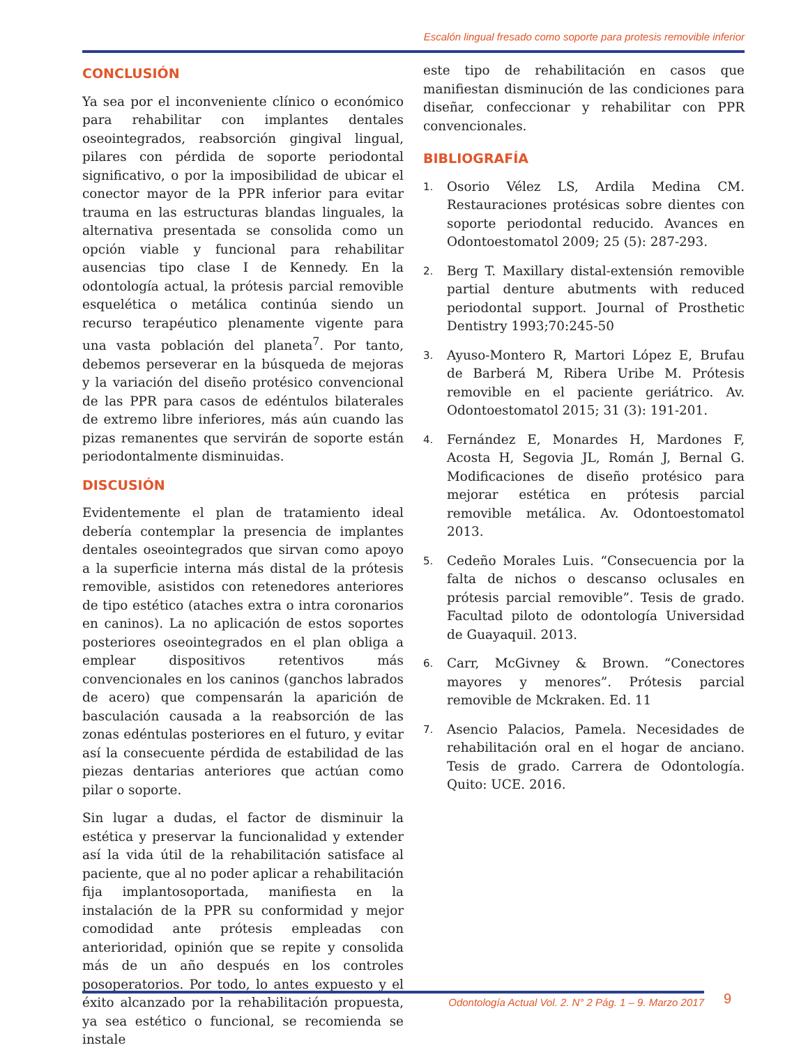Escalón lingual fresado como soporte para protesis removible inferior
CONCLUSIÓN
Ya sea por el inconveniente clínico o económico para rehabilitar con implantes dentales oseointegrados, reabsorción gingival lingual, pilares con pérdida de soporte periodontal significativo, o por la imposibilidad de ubicar el conector mayor de la PPR inferior para evitar trauma en las estructuras blandas linguales, la alternativa presentada se consolida como un opción viable y funcional para rehabilitar ausencias tipo clase I de Kennedy. En la odontología actual, la prótesis parcial removible esquelética o metálica continúa siendo un recurso terapéutico plenamente vigente para una vasta población del planeta<sup>7</sup>. Por tanto, debemos perseverar en la búsqueda de mejoras y la variación del diseño protésico convencional de las PPR para casos de edéntulos bilaterales de extremo libre inferiores, más aún cuando las pizas remanentes que servirán de soporte están periodontalmente disminuidas.
DISCUSIÓN
Evidentemente el plan de tratamiento ideal debería contemplar la presencia de implantes dentales oseointegrados que sirvan como apoyo a la superficie interna más distal de la prótesis removible, asistidos con retenedores anteriores de tipo estético (ataches extra o intra coronarios en caninos). La no aplicación de estos soportes posteriores oseointegrados en el plan obliga a emplear dispositivos retentivos más convencionales en los caninos (ganchos labrados de acero) que compensarán la aparición de basculación causada a la reabsorción de las zonas edéntulas posteriores en el futuro, y evitar así la consecuente pérdida de estabilidad de las piezas dentarias anteriores que actúan como pilar o soporte.
Sin lugar a dudas, el factor de disminuir la estética y preservar la funcionalidad y extender así la vida útil de la rehabilitación satisface al paciente, que al no poder aplicar a rehabilitación fija implantosoportada, manifiesta en la instalación de la PPR su conformidad y mejor comodidad ante prótesis empleadas con anterioridad, opinión que se repite y consolida más de un año después en los controles posoperatorios. Por todo, lo antes expuesto y el éxito alcanzado por la rehabilitación propuesta, ya sea estético o funcional, se recomienda se instale
este tipo de rehabilitación en casos que manifiestan disminución de las condiciones para diseñar, confeccionar y rehabilitar con PPR convencionales.
BIBLIOGRAFÍA
1. Osorio Vélez LS, Ardila Medina CM. Restauraciones protésicas sobre dientes con soporte periodontal reducido. Avances en Odontoestomatol 2009; 25 (5): 287-293.
2. Berg T. Maxillary distal-extensión removible partial denture abutments with reduced periodontal support. Journal of Prosthetic Dentistry 1993;70:245-50
3. Ayuso-Montero R, Martori López E, Brufau de Barberá M, Ribera Uribe M. Prótesis removible en el paciente geriátrico. Av. Odontoestomatol 2015; 31 (3): 191-201.
4. Fernández E, Monardes H, Mardones F, Acosta H, Segovia JL, Román J, Bernal G. Modificaciones de diseño protésico para mejorar estética en prótesis parcial removible metálica. Av. Odontoestomatol 2013.
5. Cedeño Morales Luis. “Consecuencia por la falta de nichos o descanso oclusales en prótesis parcial removible”. Tesis de grado. Facultad piloto de odontología Universidad de Guayaquil. 2013.
6. Carr, McGivney & Brown. “Conectores mayores y menores”. Prótesis parcial removible de Mckraken. Ed. 11
7. Asencio Palacios, Pamela. Necesidades de rehabilitación oral en el hogar de anciano. Tesis de grado. Carrera de Odontología. Quito: UCE. 2016.
Odontología Actual Vol. 2. N° 2 Pág. 1 – 9. Marzo 2017 9